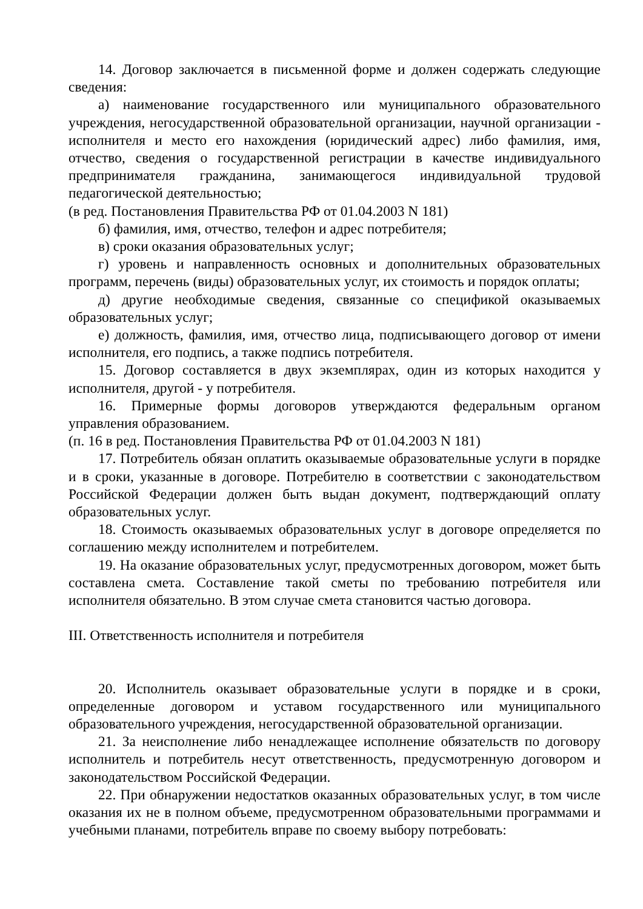14. Договор заключается в письменной форме и должен содержать следующие сведения:
а) наименование государственного или муниципального образовательного учреждения, негосударственной образовательной организации, научной организации - исполнителя и место его нахождения (юридический адрес) либо фамилия, имя, отчество, сведения о государственной регистрации в качестве индивидуального предпринимателя гражданина, занимающегося индивидуальной трудовой педагогической деятельностью;
(в ред. Постановления Правительства РФ от 01.04.2003 N 181)
б) фамилия, имя, отчество, телефон и адрес потребителя;
в) сроки оказания образовательных услуг;
г) уровень и направленность основных и дополнительных образовательных программ, перечень (виды) образовательных услуг, их стоимость и порядок оплаты;
д) другие необходимые сведения, связанные со спецификой оказываемых образовательных услуг;
е) должность, фамилия, имя, отчество лица, подписывающего договор от имени исполнителя, его подпись, а также подпись потребителя.
15. Договор составляется в двух экземплярах, один из которых находится у исполнителя, другой - у потребителя.
16. Примерные формы договоров утверждаются федеральным органом управления образованием.
(п. 16 в ред. Постановления Правительства РФ от 01.04.2003 N 181)
17. Потребитель обязан оплатить оказываемые образовательные услуги в порядке и в сроки, указанные в договоре. Потребителю в соответствии с законодательством Российской Федерации должен быть выдан документ, подтверждающий оплату образовательных услуг.
18. Стоимость оказываемых образовательных услуг в договоре определяется по соглашению между исполнителем и потребителем.
19. На оказание образовательных услуг, предусмотренных договором, может быть составлена смета. Составление такой сметы по требованию потребителя или исполнителя обязательно. В этом случае смета становится частью договора.
III. Ответственность исполнителя и потребителя
20. Исполнитель оказывает образовательные услуги в порядке и в сроки, определенные договором и уставом государственного или муниципального образовательного учреждения, негосударственной образовательной организации.
21. За неисполнение либо ненадлежащее исполнение обязательств по договору исполнитель и потребитель несут ответственность, предусмотренную договором и законодательством Российской Федерации.
22. При обнаружении недостатков оказанных образовательных услуг, в том числе оказания их не в полном объеме, предусмотренном образовательными программами и учебными планами, потребитель вправе по своему выбору потребовать: